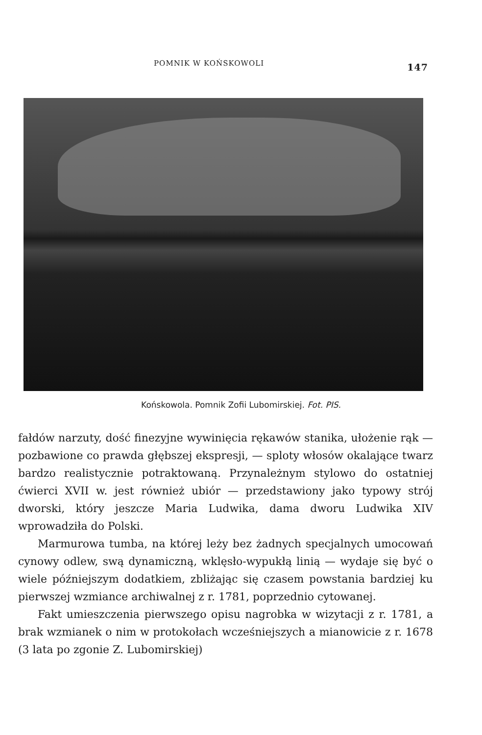POMNIK W KOŃSKOWOLI 147
Końskowola. Pomnik Zofii Lubomirskiej. Fot. PIS.
fałdów narzuty, dość finezyjne wywinięcia rękawów stanika, ułożenie rąk — pozbawione co prawda głębszej ekspresji, — sploty włosów okalające twarz bardzo realistycznie potraktowaną. Przynależnym stylowo do ostatniej ćwierci XVII w. jest również ubiór — przedstawiony jako typowy strój dworski, który jeszcze Maria Ludwika, dama dworu Ludwika XIV wprowadziła do Polski.
Marmurowa tumba, na której leży bez żadnych specjalnych umocowań cynowy odlew, swą dynamiczną, wklęsło-wypukłą linią — wydaje się być o wiele późniejszym dodatkiem, zbliżając się czasem powstania bardziej ku pierwszej wzmiance archiwalnej z r. 1781, poprzednio cytowanej.
Fakt umieszczenia pierwszego opisu nagrobka w wizytacji z r. 1781, a brak wzmianek o nim w protokołach wcześniejszych a mianowicie z r. 1678 (3 lata po zgonie Z. Lubomirskiej)